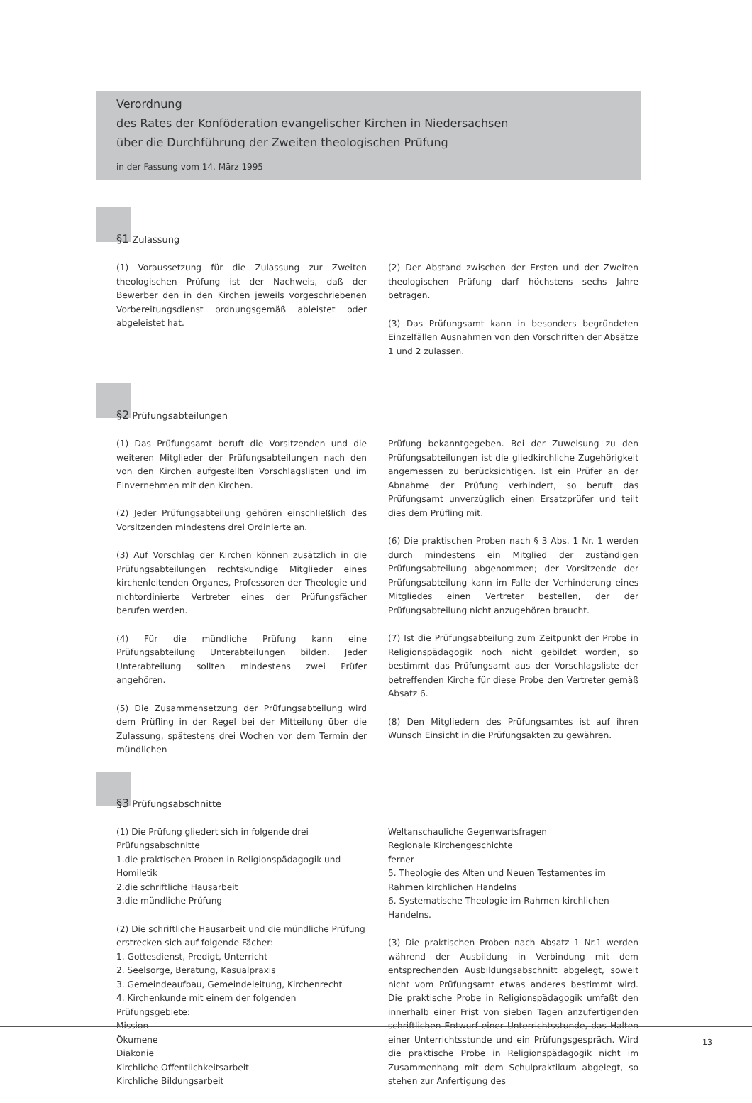Verordnung
des Rates der Konföderation evangelischer Kirchen in Niedersachsen
über die Durchführung der Zweiten theologischen Prüfung
in der Fassung vom 14. März 1995
§1 Zulassung
(1) Voraussetzung für die Zulassung zur Zweiten theologischen Prüfung ist der Nachweis, daß der Bewerber den in den Kirchen jeweils vorgeschriebenen Vorbereitungsdienst ordnungsgemäß ableistet oder abgeleistet hat.
(2) Der Abstand zwischen der Ersten und der Zweiten theologischen Prüfung darf höchstens sechs Jahre betragen.
(3) Das Prüfungsamt kann in besonders begründeten Einzelfällen Ausnahmen von den Vorschriften der Absätze 1 und 2 zulassen.
§2 Prüfungsabteilungen
(1) Das Prüfungsamt beruft die Vorsitzenden und die weiteren Mitglieder der Prüfungsabteilungen nach den von den Kirchen aufgestellten Vorschlagslisten und im Einvernehmen mit den Kirchen.
(2) Jeder Prüfungsabteilung gehören einschließlich des Vorsitzenden mindestens drei Ordinierte an.
(3) Auf Vorschlag der Kirchen können zusätzlich in die Prüfungsabteilungen rechtskundige Mitglieder eines kirchenleitenden Organes, Professoren der Theologie und nichtordinierte Vertreter eines der Prüfungsfächer berufen werden.
(4) Für die mündliche Prüfung kann eine Prüfungsabteilung Unterabteilungen bilden. Jeder Unterabteilung sollten mindestens zwei Prüfer angehören.
(5) Die Zusammensetzung der Prüfungsabteilung wird dem Prüfling in der Regel bei der Mitteilung über die Zulassung, spätestens drei Wochen vor dem Termin der mündlichen
Prüfung bekanntgegeben. Bei der Zuweisung zu den Prüfungsabteilungen ist die gliedkirchliche Zugehörigkeit angemessen zu berücksichtigen. Ist ein Prüfer an der Abnahme der Prüfung verhindert, so beruft das Prüfungsamt unverzüglich einen Ersatzprüfer und teilt dies dem Prüfling mit.
(6) Die praktischen Proben nach § 3 Abs. 1 Nr. 1 werden durch mindestens ein Mitglied der zuständigen Prüfungsabteilung abgenommen; der Vorsitzende der Prüfungsabteilung kann im Falle der Verhinderung eines Mitgliedes einen Vertreter bestellen, der der Prüfungsabteilung nicht anzugehören braucht.
(7) Ist die Prüfungsabteilung zum Zeitpunkt der Probe in Religionspädagogik noch nicht gebildet worden, so bestimmt das Prüfungsamt aus der Vorschlagsliste der betreffenden Kirche für diese Probe den Vertreter gemäß Absatz 6.
(8) Den Mitgliedern des Prüfungsamtes ist auf ihren Wunsch Einsicht in die Prüfungsakten zu gewähren.
§3 Prüfungsabschnitte
(1) Die Prüfung gliedert sich in folgende drei Prüfungsabschnitte
1.die praktischen Proben in Religionspädagogik und Homiletik
2.die schriftliche Hausarbeit
3.die mündliche Prüfung
(2) Die schriftliche Hausarbeit und die mündliche Prüfung erstrecken sich auf folgende Fächer:
1. Gottesdienst, Predigt, Unterricht
2. Seelsorge, Beratung, Kasualpraxis
3. Gemeindeaufbau, Gemeindeleitung, Kirchenrecht
4. Kirchenkunde mit einem der folgenden Prüfungsgebiete:
Mission
Ökumene
Diakonie
Kirchliche Öffentlichkeitsarbeit
Kirchliche Bildungsarbeit
Weltanschauliche Gegenwartsfragen
Regionale Kirchengeschichte
ferner
5. Theologie des Alten und Neuen Testamentes im Rahmen kirchlichen Handelns
6. Systematische Theologie im Rahmen kirchlichen Handelns.
(3) Die praktischen Proben nach Absatz 1 Nr.1 werden während der Ausbildung in Verbindung mit dem entsprechenden Ausbildungsabschnitt abgelegt, soweit nicht vom Prüfungsamt etwas anderes bestimmt wird. Die praktische Probe in Religionspädagogik umfaßt den innerhalb einer Frist von sieben Tagen anzufertigenden schriftlichen Entwurf einer Unterrichtsstunde, das Halten einer Unterrichtsstunde und ein Prüfungsgespräch. Wird die praktische Probe in Religionspädagogik nicht im Zusammenhang mit dem Schulpraktikum abgelegt, so stehen zur Anfertigung des
13